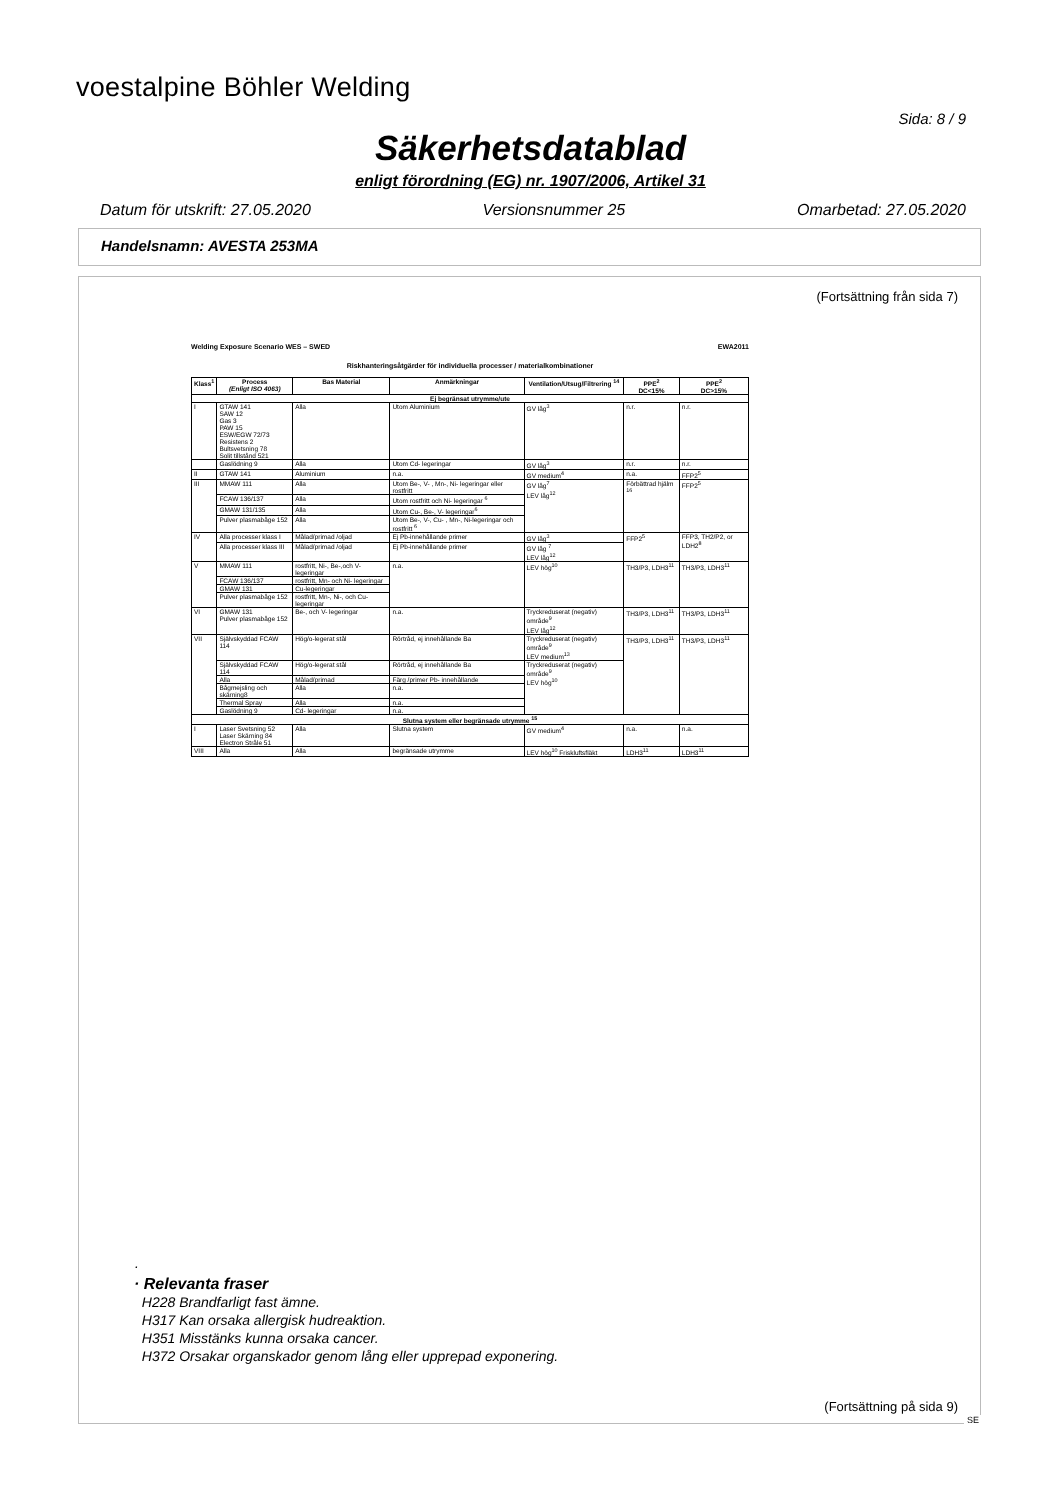voestalpine Böhler Welding
Sida: 8 / 9
Säkerhetsdatablad
enligt förordning (EG) nr. 1907/2006, Artikel 31
Datum för utskrift: 27.05.2020 Versionsnummer 25 Omarbetad: 27.05.2020
Handelsnamn: AVESTA 253MA
(Fortsättning från sida 7)
Welding Exposure Scenario WES – SWED EWA2011
Riskhanteringsåtgärder för individuella processer / materialkombinationer
| Klass<sup>1</sup> | Process (Enligt ISO 4063) | Bas Material | Anmärkningar | Ventilation/Utsug/Filtrering <sup>14</sup> | PPE<sup>2</sup> DC<15% | PPE<sup>2</sup> DC>15% |
| --- | --- | --- | --- | --- | --- | --- |
| Ej begränsat utrymme/ute | | | | | | |
| I | GTAW 141 SAW 12 Gas 3 PAW 15 ESW/EGW 72/73 Resistens 2 Bultsvetsning 78 Solit tillstånd 521 | Alla | Utom Aluminium | GV låg<sup>3</sup> | n.r. | n.r. |
| | Gaslödning 9 | Alla | Utom Cd- legeringar | GV låg<sup>3</sup> | n.r. | n.r. |
| II | GTAW 141 | Aluminium | n.a. | GV medium<sup>4</sup> | n.a. | FFP2<sup>5</sup> |
| III | MMAW 111 | Alla | Utom Be-, V- , Mn-, Ni- legeringar eller rostfritt | GV låg<sup>7</sup> LEV låg<sup>12</sup> | Förbättrad hjälm <sup>16</sup> | FFP2<sup>5</sup> |
| | FCAW 136/137 | Alla | Utom rostfritt och Ni- legeringar <sup>6</sup> | | | |
| | GMAW 131/135 | Alla | Utom Cu-, Be-, V- legeringar<sup>6</sup> | | | |
| | Pulver plasmabåge 152 | Alla | Utom Be-, V-, Cu- , Mn-, Ni-legeringar och rostfritt <sup>6</sup> | | | |
| IV | Alla processer klass I | Målad/primad /oljad | Ej Pb-innehållande primer | GV låg<sup>3</sup> | FFP2<sup>5</sup> | FFP3, TH2/P2, or LDH2<sup>8</sup> |
| | Alla processer klass III | Målad/primad /oljad | Ej Pb-innehållande primer | GV låg <sup>7</sup> LEV låg<sup>12</sup> | | |
| V | MMAW 111 | rostfritt, Ni-, Be-,och V- legeringar | n.a. | LEV hög<sup>10</sup> | TH3/P3, LDH3<sup>11</sup> | TH3/P3, LDH3<sup>11</sup> |
| | FCAW 136/137 | rostfritt, Mn- och Ni- legeringar | | | | |
| | GMAW 131 | Cu-legeringar | | | | |
| | Pulver plasmabåge 152 | rostfritt, Mn-, Ni-, och Cu- legeringar | | | | |
| VI | GMAW 131 Pulver plasmabåge 152 | Be-, och V- legeringar | n.a. | Tryckreduserat (negativ) område<sup>9</sup> LEV låg<sup>12</sup> | TH3/P3, LDH3<sup>11</sup> | TH3/P3, LDH3<sup>11</sup> |
| VII | Självskyddad FCAW 114 | Hög/o-legerat stål | Rörtråd, ej innehållande Ba | Tryckreduserat (negativ) område<sup>9</sup> LEV medium<sup>13</sup> | TH3/P3, LDH3<sup>11</sup> | TH3/P3, LDH3<sup>11</sup> |
| | Självskyddad FCAW 114 | Hög/o-legerat stål | Rörtråd, ej innehållande Ba | Tryckreduserat (negativ) område<sup>9</sup> LEV hög<sup>10</sup> | | |
| | Alla | Målad/primad | Färg /primer Pb- innehållande | | | |
| | Bågmejsling och skärning8 | Alla | n.a. | | | |
| | Thermal Spray | Alla | n.a. | | | |
| | Gaslödning 9 | Cd- legeringar | n.a. | | | |
| Slutna system eller begränsade utrymme <sup>15</sup> | | | | | | |
| I | Laser Svetsning 52 Laser Skärning 84 Electron Stråle 51 | Alla | Slutna system | GV medium<sup>4</sup> | n.a. | n.a. |
| VIII | Alla | Alla | begränsade utrymme | LEV hög<sup>10</sup> Friskluftsfläkt | LDH3<sup>11</sup> | LDH3<sup>11</sup> |
·
· Relevanta fraser
H228 Brandfarligt fast ämne.
H317 Kan orsaka allergisk hudreaktion.
H351 Misstänks kunna orsaka cancer.
H372 Orsakar organskador genom lång eller upprepad exponering.
(Fortsättning på sida 9)
SE